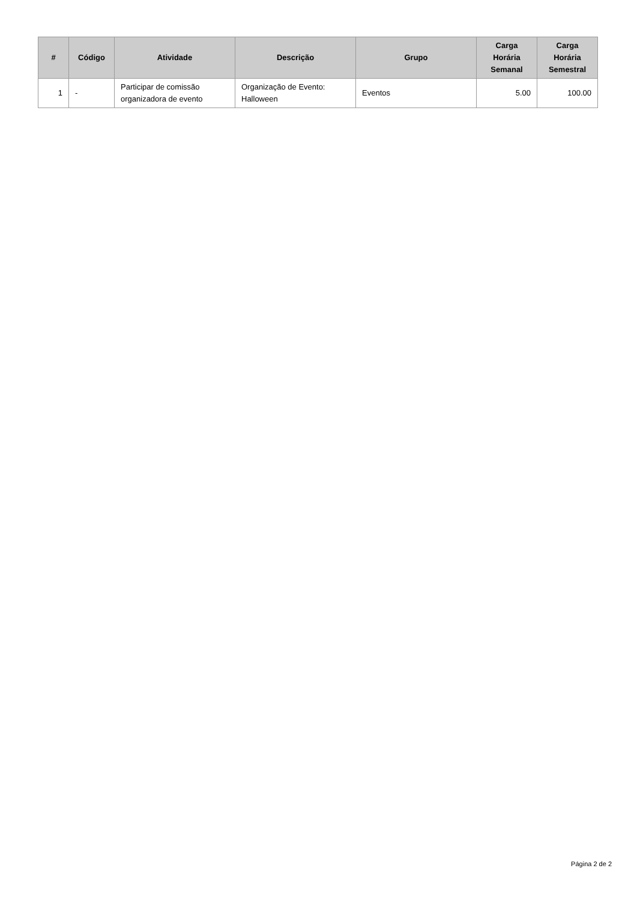| # | Código | Atividade | Descrição | Grupo | Carga Horária Semanal | Carga Horária Semestral |
| --- | --- | --- | --- | --- | --- | --- |
| 1 | - | Participar de comissão organizadora de evento | Organização de Evento: Halloween | Eventos | 5.00 | 100.00 |
Página 2 de 2